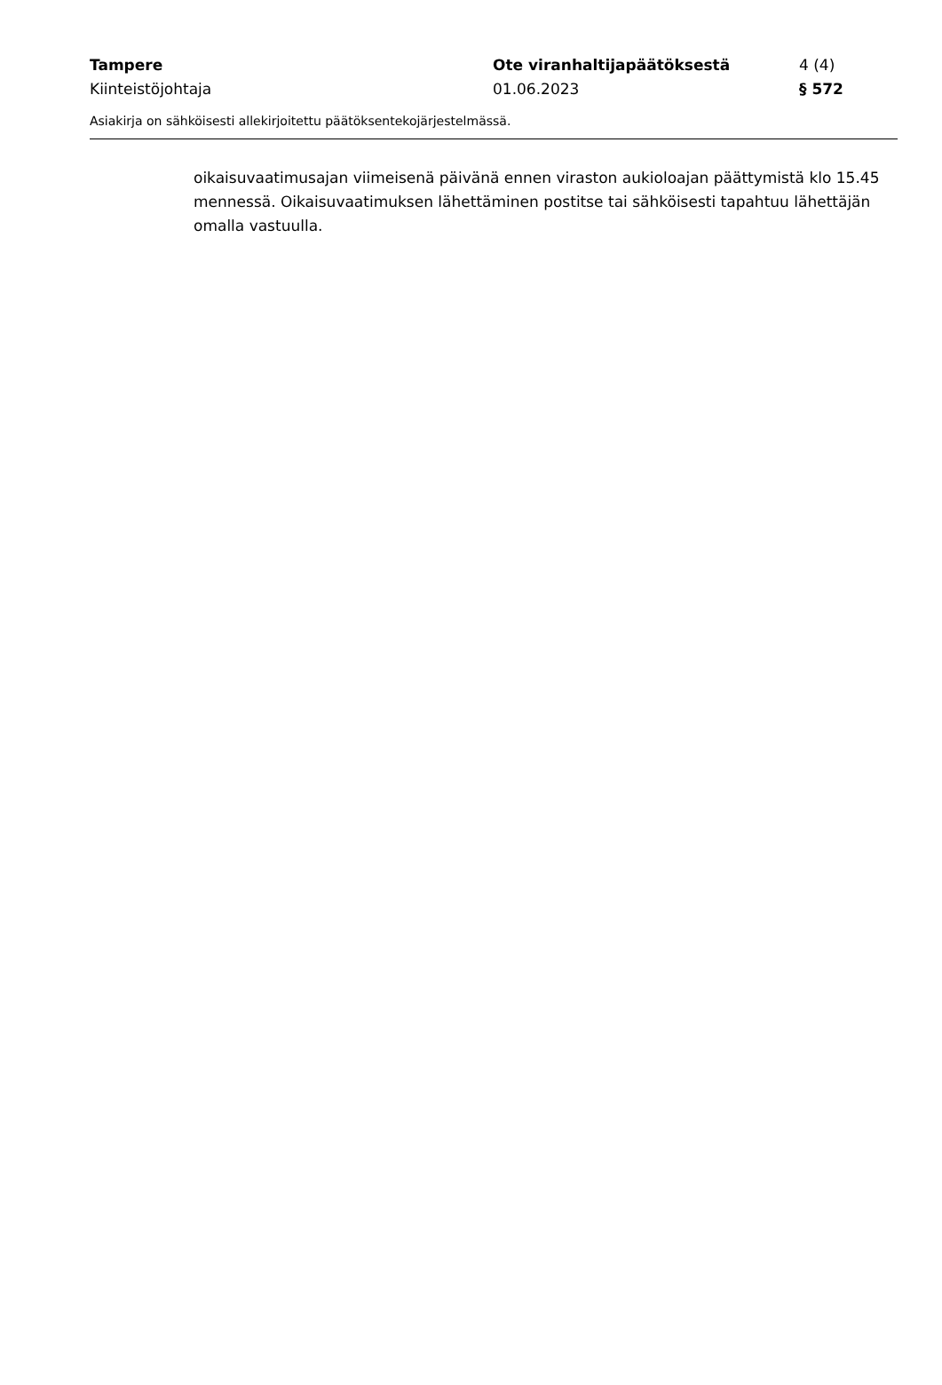Tampere Ote viranhaltijapäätöksestä 4 (4)
Kiinteistöjohtaja 01.06.2023 § 572
Asiakirja on sähköisesti allekirjoitettu päätöksentekojärjestelmässä.
oikaisuvaatimusajan viimeisenä päivänä ennen viraston aukioloajan päättymistä klo 15.45 mennessä. Oikaisuvaatimuksen lähettäminen postitse tai sähköisesti tapahtuu lähettäjän omalla vastuulla.